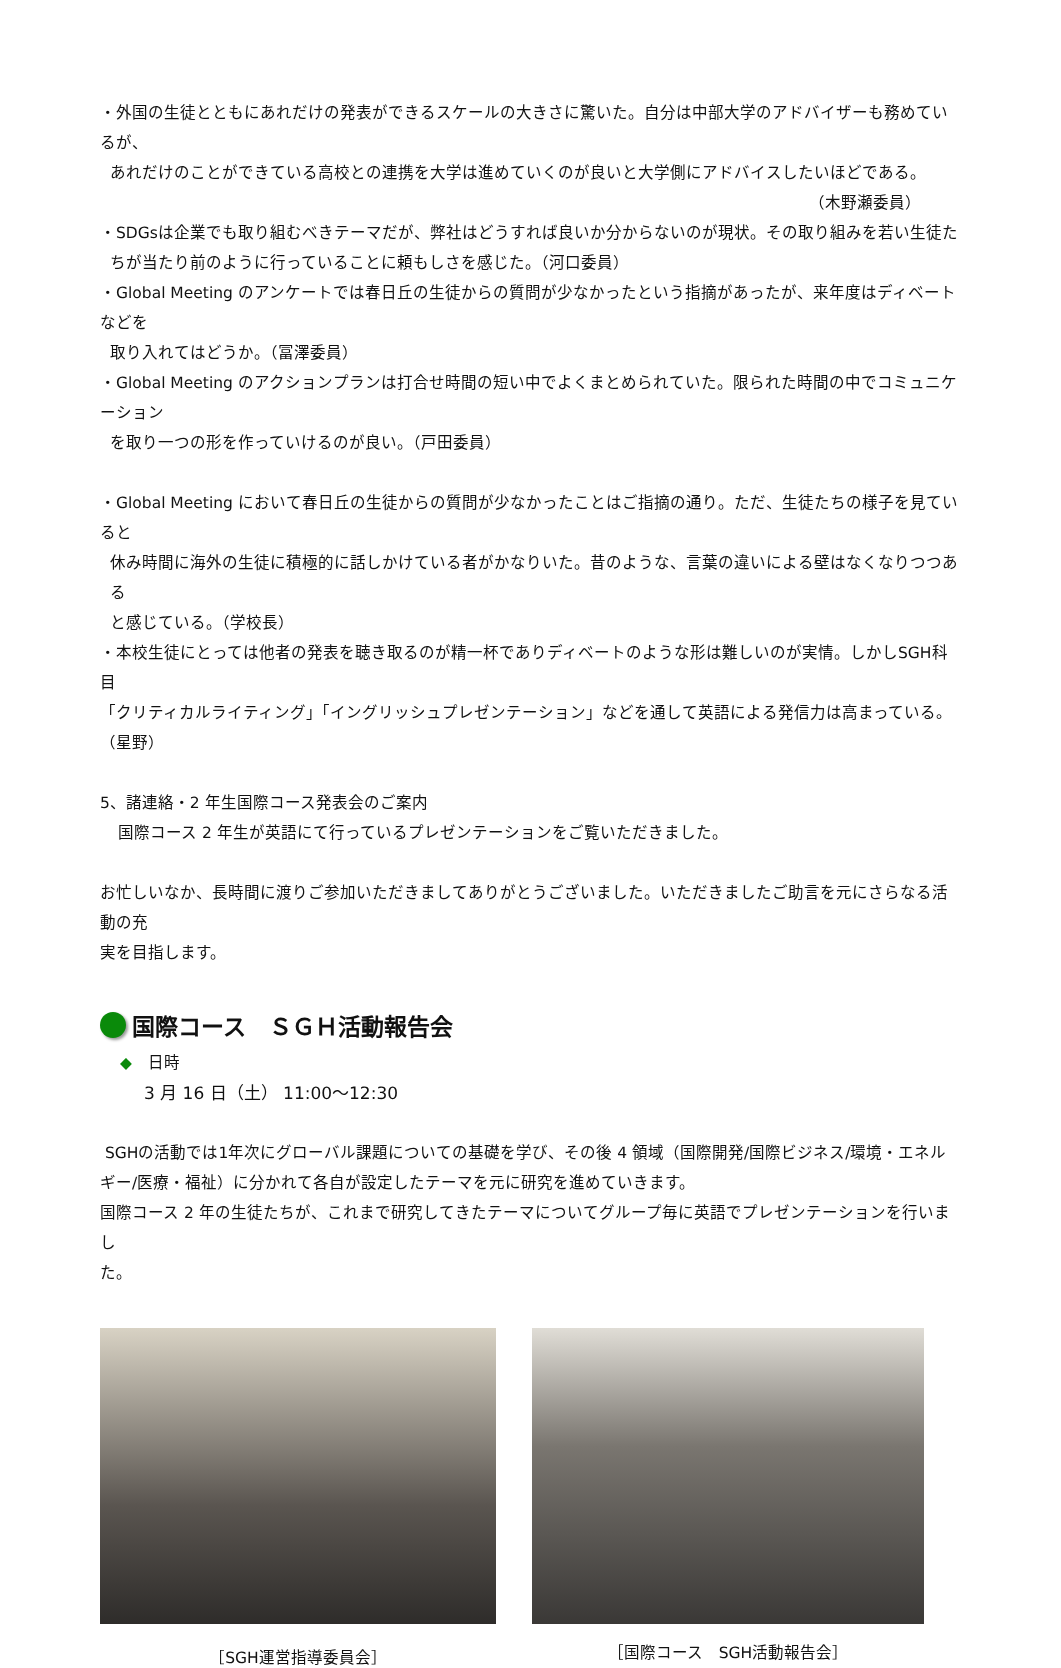・外国の生徒とともにあれだけの発表ができるスケールの大きさに驚いた。自分は中部大学のアドバイザーも務めているが、
あれだけのことができている高校との連携を大学は進めていくのが良いと大学側にアドバイスしたいほどである。
（木野瀬委員）
・SDGsは企業でも取り組むべきテーマだが、弊社はどうすれば良いか分からないのが現状。その取り組みを若い生徒た
ちが当たり前のように行っていることに頼もしさを感じた。（河口委員）
・Global Meeting のアンケートでは春日丘の生徒からの質問が少なかったという指摘があったが、来年度はディベートなどを
取り入れてはどうか。（冨澤委員）
・Global Meeting のアクションプランは打合せ時間の短い中でよくまとめられていた。限られた時間の中でコミュニケーション
を取り一つの形を作っていけるのが良い。（戸田委員）
・Global Meeting において春日丘の生徒からの質問が少なかったことはご指摘の通り。ただ、生徒たちの様子を見ていると
休み時間に海外の生徒に積極的に話しかけている者がかなりいた。昔のような、言葉の違いによる壁はなくなりつつある
と感じている。（学校長）
・本校生徒にとっては他者の発表を聴き取るのが精一杯でありディベートのような形は難しいのが実情。しかしSGH科目
「クリティカルライティング」「イングリッシュプレゼンテーション」などを通して英語による発信力は高まっている。（星野）
5、諸連絡・2 年生国際コース発表会のご案内
国際コース 2 年生が英語にて行っているプレゼンテーションをご覧いただきました。
お忙しいなか、長時間に渡りご参加いただきましてありがとうございました。いただきましたご助言を元にさらなる活動の充
実を目指します。
国際コース　ＳＧＨ活動報告会
◆　日時
3 月 16 日（土） 11:00～12:30
SGHの活動では1年次にグローバル課題についての基礎を学び、その後 4 領域（国際開発/国際ビジネス/環境・エネル
ギー/医療・福祉）に分かれて各自が設定したテーマを元に研究を進めていきます。
国際コース 2 年の生徒たちが、これまで研究してきたテーマについてグループ毎に英語でプレゼンテーションを行いまし
た。
［SGH運営指導委員会］ ［国際コース　SGH活動報告会］